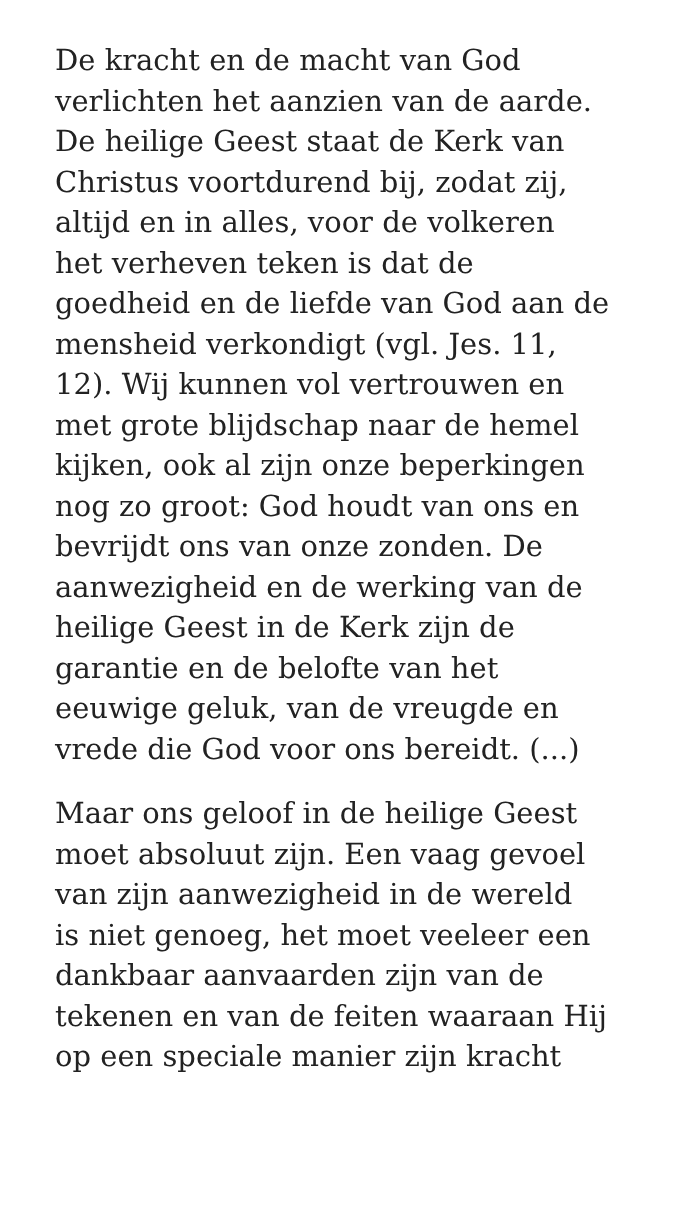De kracht en de macht van God
verlichten het aanzien van de aarde.
De heilige Geest staat de Kerk van
Christus voortdurend bij, zodat zij,
altijd en in alles, voor de volkeren
het verheven teken is dat de
goedheid en de liefde van God aan de
mensheid verkondigt (vgl. Jes. 11,
12). Wij kunnen vol vertrouwen en
met grote blijdschap naar de hemel
kijken, ook al zijn onze beperkingen
nog zo groot: God houdt van ons en
bevrijdt ons van onze zonden. De
aanwezigheid en de werking van de
heilige Geest in de Kerk zijn de
garantie en de belofte van het
eeuwige geluk, van de vreugde en
vrede die God voor ons bereidt. (...)
Maar ons geloof in de heilige Geest
moet absoluut zijn. Een vaag gevoel
van zijn aanwezigheid in de wereld
is niet genoeg, het moet veeleer een
dankbaar aanvaarden zijn van de
tekenen en van de feiten waaraan Hij
op een speciale manier zijn kracht